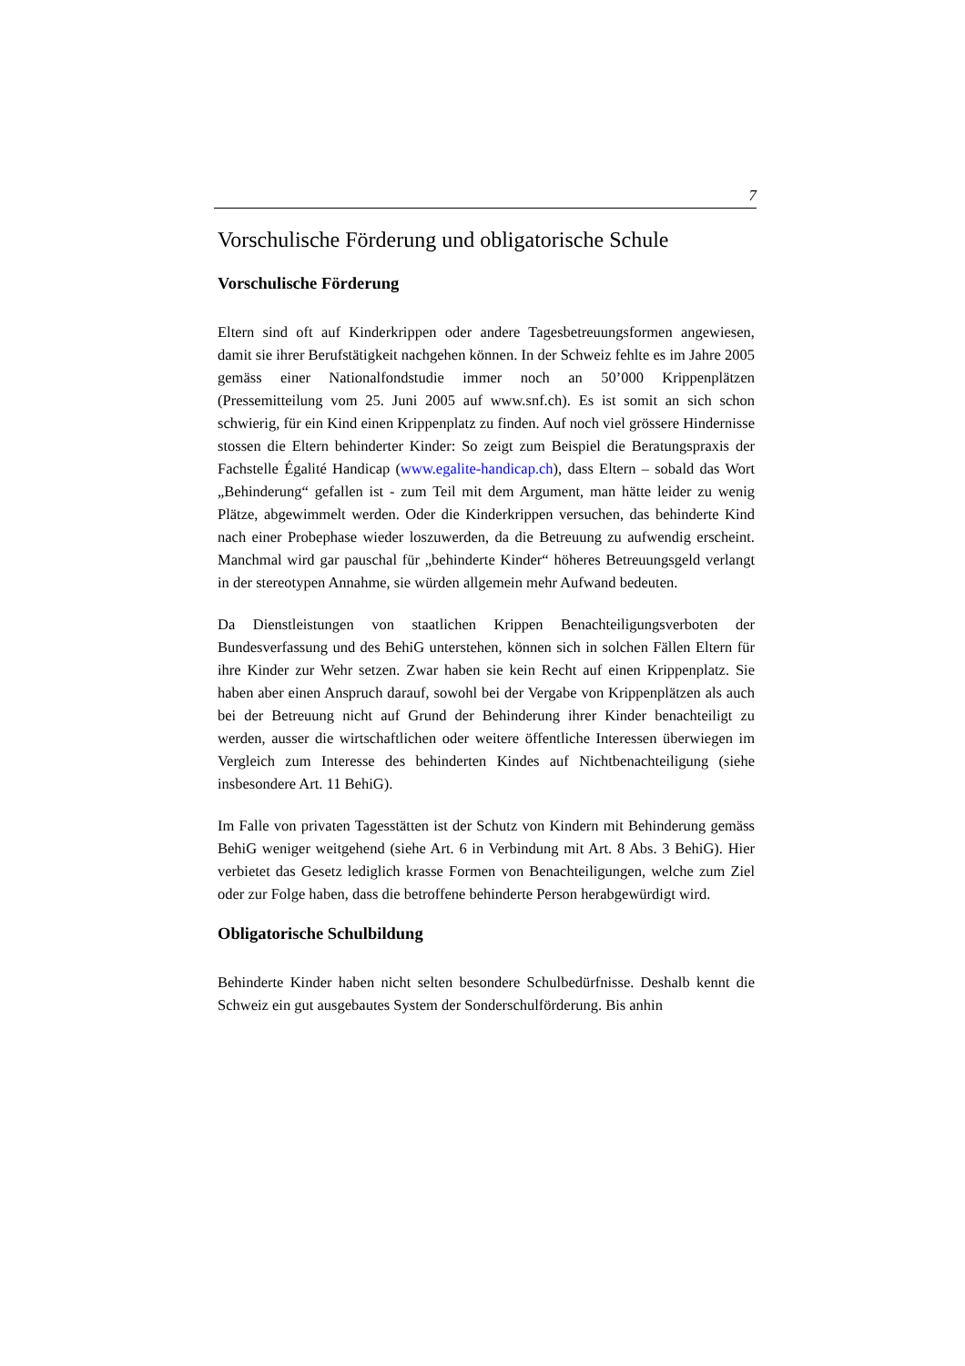7
Vorschulische Förderung und obligatorische Schule
Vorschulische Förderung
Eltern sind oft auf Kinderkrippen oder andere Tagesbetreuungsformen angewiesen, damit sie ihrer Berufstätigkeit nachgehen können. In der Schweiz fehlte es im Jahre 2005 gemäss einer Nationalfondstudie immer noch an 50’000 Krippenplätzen (Pressemitteilung vom 25. Juni 2005 auf www.snf.ch). Es ist somit an sich schon schwierig, für ein Kind einen Krippenplatz zu finden. Auf noch viel grössere Hindernisse stossen die Eltern behinderter Kinder: So zeigt zum Beispiel die Beratungspraxis der Fachstelle Égalité Handicap (www.egalite-handicap.ch), dass Eltern – sobald das Wort „Behinderung“ gefallen ist - zum Teil mit dem Argument, man hätte leider zu wenig Plätze, abgewimmelt werden. Oder die Kinderkrippen versuchen, das behinderte Kind nach einer Probephase wieder loszuwerden, da die Betreuung zu aufwendig erscheint. Manchmal wird gar pauschal für „behinderte Kinder“ höheres Betreuungsgeld verlangt in der stereotypen Annahme, sie würden allgemein mehr Aufwand bedeuten.
Da Dienstleistungen von staatlichen Krippen Benachteiligungsverboten der Bundesverfassung und des BehiG unterstehen, können sich in solchen Fällen Eltern für ihre Kinder zur Wehr setzen. Zwar haben sie kein Recht auf einen Krippenplatz. Sie haben aber einen Anspruch darauf, sowohl bei der Vergabe von Krippenplätzen als auch bei der Betreuung nicht auf Grund der Behinderung ihrer Kinder benachteiligt zu werden, ausser die wirtschaftlichen oder weitere öffentliche Interessen überwiegen im Vergleich zum Interesse des behinderten Kindes auf Nichtbenachteiligung (siehe insbesondere Art. 11 BehiG).
Im Falle von privaten Tagesstätten ist der Schutz von Kindern mit Behinderung gemäss BehiG weniger weitgehend (siehe Art. 6 in Verbindung mit Art. 8 Abs. 3 BehiG). Hier verbietet das Gesetz lediglich krasse Formen von Benachteiligungen, welche zum Ziel oder zur Folge haben, dass die betroffene behinderte Person herabgewürdigt wird.
Obligatorische Schulbildung
Behinderte Kinder haben nicht selten besondere Schulbedürfnisse. Deshalb kennt die Schweiz ein gut ausgebautes System der Sonderschulförderung. Bis anhin